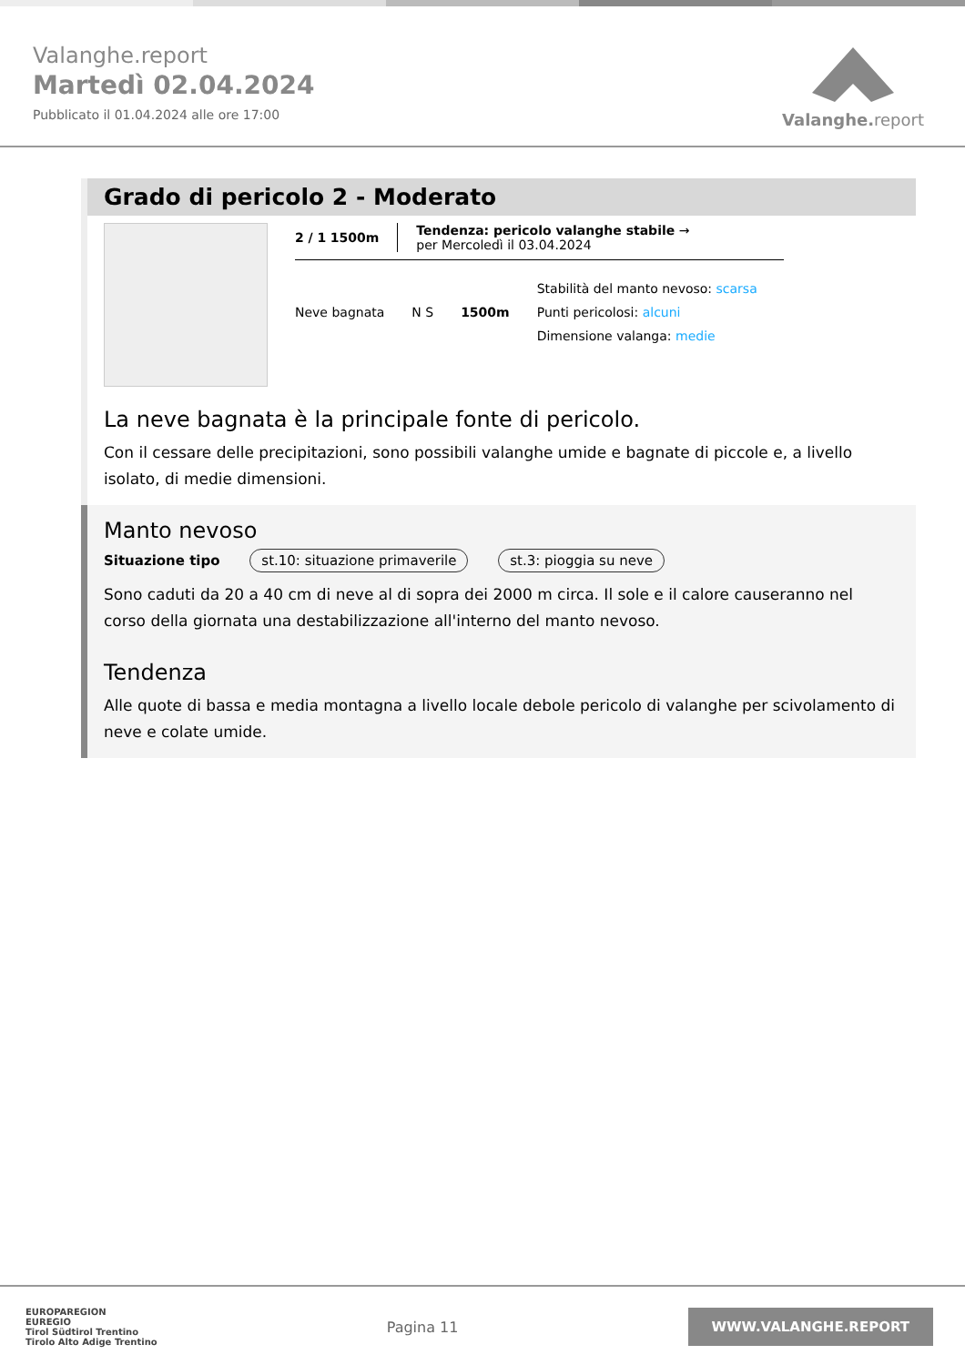Valanghe.report
Martedì 02.04.2024
Pubblicato il 01.04.2024 alle ore 17:00
Valanghe.report
Grado di pericolo 2 - Moderato
2 / 1 1500m
Tendenza: pericolo valanghe stabile →
per Mercoledì il 03.04.2024
Neve bagnata N S 1500m
Stabilità del manto nevoso: scarsa
Punti pericolosi: alcuni
Dimensione valanga: medie
La neve bagnata è la principale fonte di pericolo.
Con il cessare delle precipitazioni, sono possibili valanghe umide e bagnate di piccole e, a livello isolato, di medie dimensioni.
Manto nevoso
Situazione tipo st.10: situazione primaverile st.3: pioggia su neve
Sono caduti da 20 a 40 cm di neve al di sopra dei 2000 m circa. Il sole e il calore causeranno nel corso della giornata una destabilizzazione all'interno del manto nevoso.
Tendenza
Alle quote di bassa e media montagna a livello locale debole pericolo di valanghe per scivolamento di neve e colate umide.
EUROPAREGION
EUREGIO
Tirol Südtirol Trentino
Tirolo Alto Adige Trentino
Pagina 11
WWW.VALANGHE.REPORT